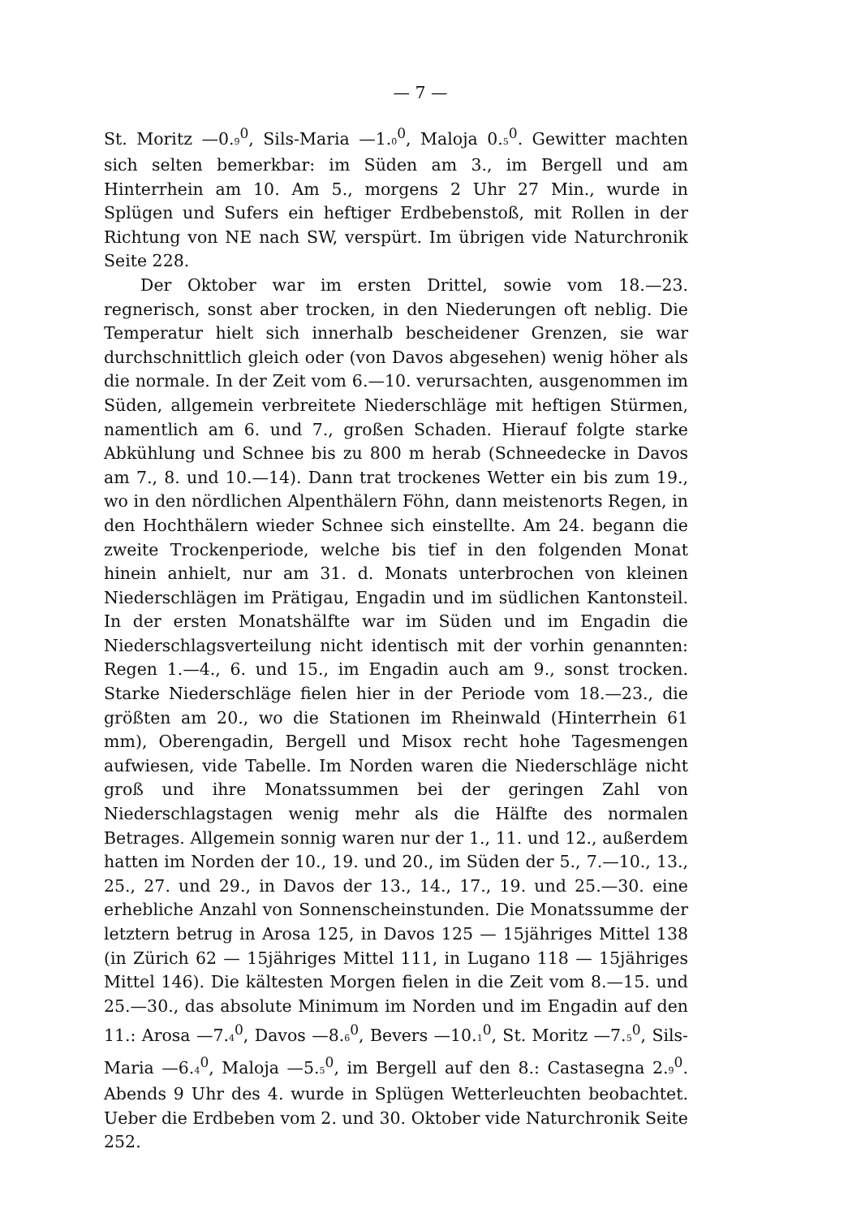— 7 —
St. Moritz —0.<sub>9</sub><sup>0</sup>, Sils-Maria —1.<sub>0</sub><sup>0</sup>, Maloja 0.<sub>5</sub><sup>0</sup>. Gewitter machten sich selten bemerkbar: im Süden am 3., im Bergell und am Hinterrhein am 10. Am 5., morgens 2 Uhr 27 Min., wurde in Splügen und Sufers ein heftiger Erdbebenstoß, mit Rollen in der Richtung von NE nach SW, verspürt. Im übrigen vide Naturchronik Seite 228.
Der Oktober war im ersten Drittel, sowie vom 18.—23. regnerisch, sonst aber trocken, in den Niederungen oft neblig. Die Temperatur hielt sich innerhalb bescheidener Grenzen, sie war durchschnittlich gleich oder (von Davos abgesehen) wenig höher als die normale. In der Zeit vom 6.—10. verursachten, ausgenommen im Süden, allgemein verbreitete Niederschläge mit heftigen Stürmen, namentlich am 6. und 7., großen Schaden. Hierauf folgte starke Abkühlung und Schnee bis zu 800 m herab (Schneedecke in Davos am 7., 8. und 10.—14). Dann trat trockenes Wetter ein bis zum 19., wo in den nördlichen Alpenthälern Föhn, dann meistenorts Regen, in den Hochthälern wieder Schnee sich einstellte. Am 24. begann die zweite Trockenperiode, welche bis tief in den folgenden Monat hinein anhielt, nur am 31. d. Monats unterbrochen von kleinen Niederschlägen im Prätigau, Engadin und im südlichen Kantonsteil. In der ersten Monatshälfte war im Süden und im Engadin die Niederschlagsverteilung nicht identisch mit der vorhin genannten: Regen 1.—4., 6. und 15., im Engadin auch am 9., sonst trocken. Starke Niederschläge fielen hier in der Periode vom 18.—23., die größten am 20., wo die Stationen im Rheinwald (Hinterrhein 61 mm), Oberengadin, Bergell und Misox recht hohe Tagesmengen aufwiesen, vide Tabelle. Im Norden waren die Niederschläge nicht groß und ihre Monatssummen bei der geringen Zahl von Niederschlagstagen wenig mehr als die Hälfte des normalen Betrages. Allgemein sonnig waren nur der 1., 11. und 12., außerdem hatten im Norden der 10., 19. und 20., im Süden der 5., 7.—10., 13., 25., 27. und 29., in Davos der 13., 14., 17., 19. und 25.—30. eine erhebliche Anzahl von Sonnenscheinstunden. Die Monatssumme der letztern betrug in Arosa 125, in Davos 125 — 15jähriges Mittel 138 (in Zürich 62 — 15jähriges Mittel 111, in Lugano 118 — 15jähriges Mittel 146). Die kältesten Morgen fielen in die Zeit vom 8.—15. und 25.—30., das absolute Minimum im Norden und im Engadin auf den 11.: Arosa —7.<sub>4</sub><sup>0</sup>, Davos —8.<sub>6</sub><sup>0</sup>, Bevers —10.<sub>1</sub><sup>0</sup>, St. Moritz —7.<sub>5</sub><sup>0</sup>, Sils-Maria —6.<sub>4</sub><sup>0</sup>, Maloja —5.<sub>5</sub><sup>0</sup>, im Bergell auf den 8.: Castasegna 2.<sub>9</sub><sup>0</sup>. Abends 9 Uhr des 4. wurde in Splügen Wetterleuchten beobachtet. Ueber die Erdbeben vom 2. und 30. Oktober vide Naturchronik Seite 252.